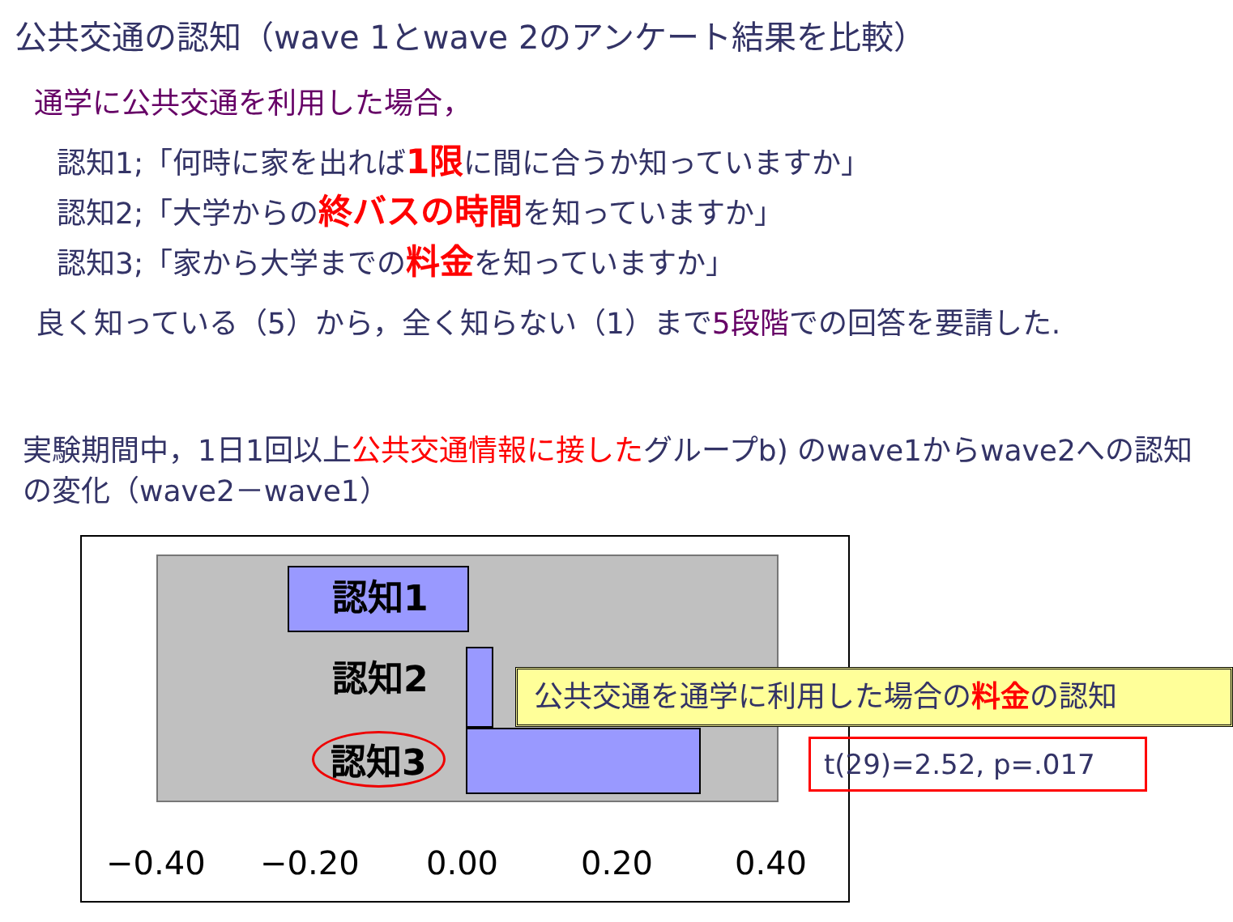公共交通の認知（wave 1とwave 2のアンケート結果を比較）
通学に公共交通を利用した場合，
認知1;「何時に家を出れば1限に間に合うか知っていますか」
認知2;「大学からの終バスの時間を知っていますか」
認知3;「家から大学までの料金を知っていますか」
良く知っている（5）から，全く知らない（1）まで5段階での回答を要請した.
実験期間中，1日1回以上公共交通情報に接したグループb) のwave1からwave2への認知の変化（wave2－wave1）
認知1
認知2
認知3
−0.40 −0.20 0.00 0.20 0.40
公共交通を通学に利用した場合の料金の認知
t(29)=2.52, p=.017